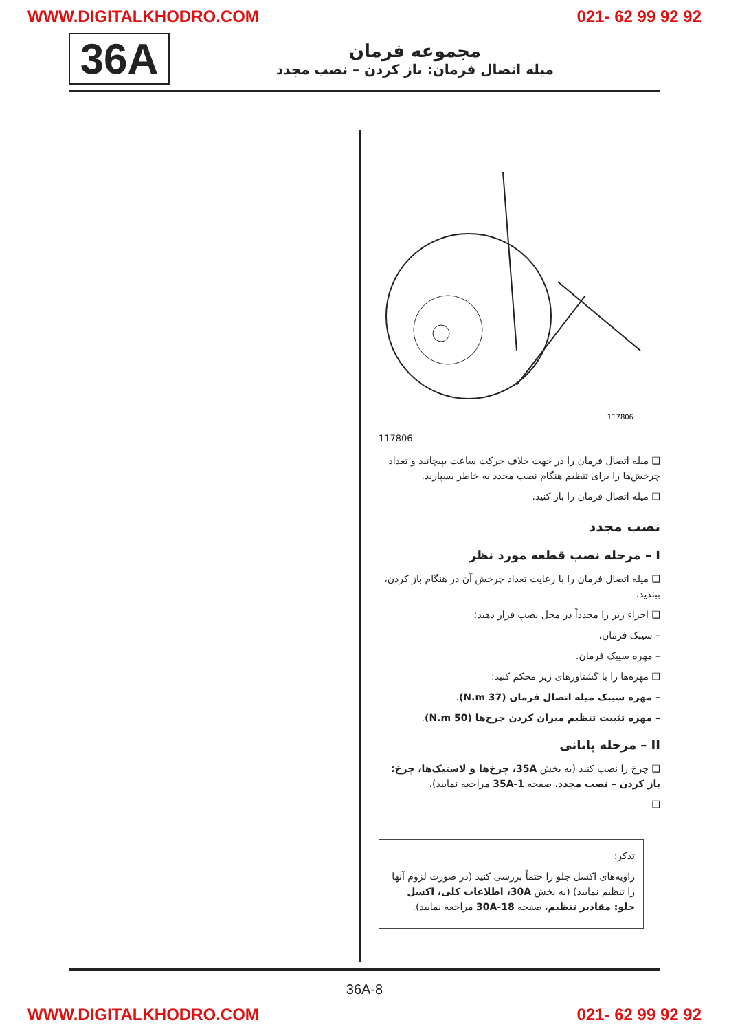WWW.DIGITALKHODRO.COM 021- 62 99 92 92
36A
مجموعه فرمان
میله اتصال فرمان: باز کردن – نصب مجدد
117806
117806
❑ میله اتصال فرمان را در جهت خلاف حرکت ساعت بپیچانید و تعداد چرخش‌ها را برای تنظیم هنگام نصب مجدد به خاطر بسپارید.
❑ میله اتصال فرمان را باز کنید.
نصب مجدد
I – مرحله نصب قطعه مورد نظر
❑ میله اتصال فرمان را با رعایت تعداد چرخش آن در هنگام باز کردن، ببندید.
❑ اجزاء زیر را مجدداً در محل نصب قرار دهید:
– سیبک فرمان،
– مهره سیبک فرمان.
❑ مهره‌ها را با گشتاورهای زیر محکم کنید:
– مهره سیبک میله اتصال فرمان (37 N.m).
– مهره تثبیت تنظیم میزان کردن چرخ‌ها (50 N.m).
II – مرحله پایانی
❑ چرخ را نصب کنید (به بخش 35A، چرخ‌ها و لاستیک‌ها، چرخ: باز کردن – نصب مجدد، صفحه 35A-1 مراجعه نمایید)،
❑
تذکر:
زاویه‌های اکسل جلو را حتماً بررسی کنید (در صورت لزوم آنها را تنظیم نمایید) (به بخش 30A، اطلاعات کلی، اکسل جلو: مقادیر تنظیم، صفحه 30A-18 مراجعه نمایید).
36A-8
WWW.DIGITALKHODRO.COM 021- 62 99 92 92